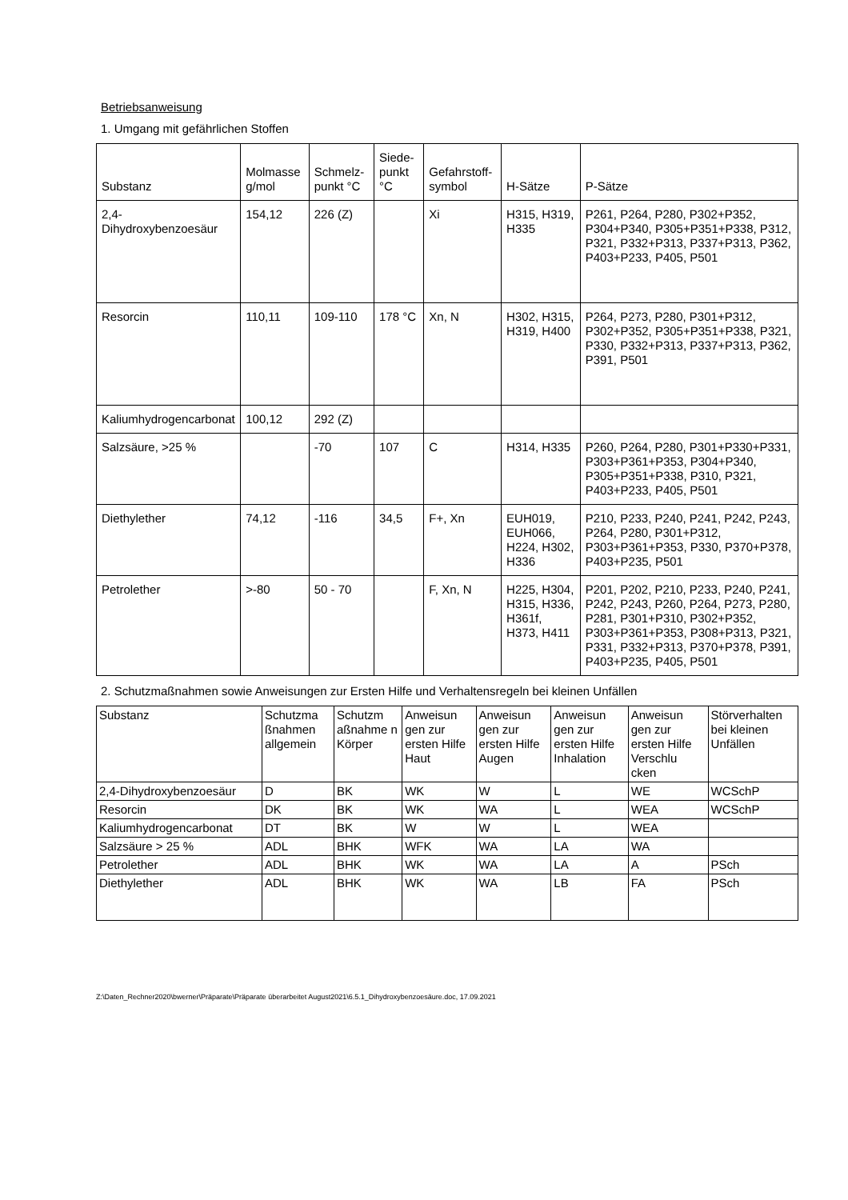Betriebsanweisung
1. Umgang mit gefährlichen Stoffen
| Substanz | Molmasse g/mol | Schmelz-punkt °C | Siede-punkt °C | Gefahrstoff-symbol | H-Sätze | P-Sätze |
| --- | --- | --- | --- | --- | --- | --- |
| 2,4-Dihydroxybenzoesäur | 154,12 | 226 (Z) | | Xi | H315, H319, H335 | P261, P264, P280, P302+P352, P304+P340, P305+P351+P338, P312, P321, P332+P313, P337+P313, P362, P403+P233, P405, P501 |
| Resorcin | 110,11 | 109-110 | 178 °C | Xn, N | H302, H315, H319, H400 | P264, P273, P280, P301+P312, P302+P352, P305+P351+P338, P321, P330, P332+P313, P337+P313, P362, P391, P501 |
| Kaliumhydrogencarbonat | 100,12 | 292 (Z) | | | | |
| Salzsäure, >25 % | | -70 | 107 | C | H314, H335 | P260, P264, P280, P301+P330+P331, P303+P361+P353, P304+P340, P305+P351+P338, P310, P321, P403+P233, P405, P501 |
| Diethylether | 74,12 | -116 | 34,5 | F+, Xn | EUH019, EUH066, H224, H302, H336 | P210, P233, P240, P241, P242, P243, P264, P280, P301+P312, P303+P361+P353, P330, P370+P378, P403+P235, P501 |
| Petrolether | >-80 | 50 - 70 | | F, Xn, N | H225, H304, H315, H336, H361f, H373, H411 | P201, P202, P210, P233, P240, P241, P242, P243, P260, P264, P273, P280, P281, P301+P310, P302+P352, P303+P361+P353, P308+P313, P321, P331, P332+P313, P370+P378, P391, P403+P235, P405, P501 |
2. Schutzmaßnahmen sowie Anweisungen zur Ersten Hilfe und Verhaltensregeln bei kleinen Unfällen
| Substanz | Schutzma ßnahmen allgemein | Schutzm aßnahme n Körper | Anweisun gen zur ersten Hilfe Haut | Anweisun gen zur ersten Hilfe Augen | Anweisun gen zur ersten Hilfe Inhalation | Anweisun gen zur ersten Hilfe Verschlu cken | Störverhalten bei kleinen Unfällen |
| --- | --- | --- | --- | --- | --- | --- | --- |
| 2,4-Dihydroxybenzoesäur | D | BK | WK | W | L | WE | WCSchP |
| Resorcin | DK | BK | WK | WA | L | WEA | WCSchP |
| Kaliumhydrogencarbonat | DT | BK | W | W | L | WEA | |
| Salzsäure > 25 % | ADL | BHK | WFK | WA | LA | WA | |
| Petrolether | ADL | BHK | WK | WA | LA | A | PSch |
| Diethylether | ADL | BHK | WK | WA | LB | FA | PSch |
Z:\Daten_Rechner2020\bwerner\Präparate\Präparate überarbeitet August2021\6.5.1_Dihydroxybenzoesäure.doc, 17.09.2021